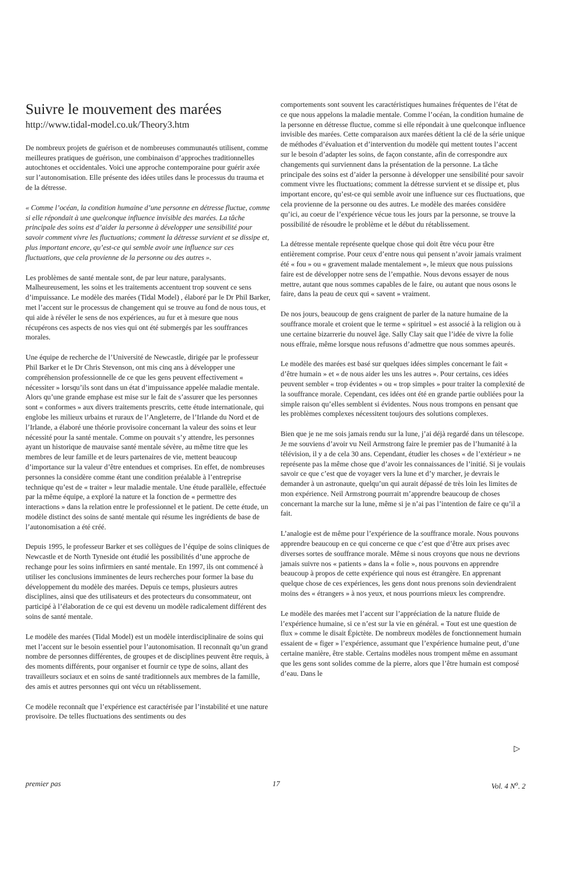Suivre le mouvement des marées
http://www.tidal-model.co.uk/Theory3.htm
De nombreux projets de guérison et de nombreuses communautés utilisent, comme meilleures pratiques de guérison, une combinaison d’approches traditionnelles autochtones et occidentales. Voici une approche contemporaine pour guérir axée sur l’autonomisation. Elle présente des idées utiles dans le processus du trauma et de la détresse.
« Comme l’océan, la condition humaine d’une personne en détresse fluctue, comme si elle répondait à une quelconque influence invisible des marées. La tâche principale des soins est d’aider la personne à développer une sensibilité pour savoir comment vivre les fluctuations; comment la détresse survient et se dissipe et, plus important encore, qu’est-ce qui semble avoir une influence sur ces fluctuations, que cela provienne de la personne ou des autres ».
Les problèmes de santé mentale sont, de par leur nature, paralysants. Malheureusement, les soins et les traitements accentuent trop souvent ce sens d’impuissance. Le modèle des marées (Tidal Model) , élaboré par le Dr Phil Barker, met l’accent sur le processus de changement qui se trouve au fond de nous tous, et qui aide à révéler le sens de nos expériences, au fur et à mesure que nous récupérons ces aspects de nos vies qui ont été submergés par les souffrances morales.
Une équipe de recherche de l’Université de Newcastle, dirigée par le professeur Phil Barker et le Dr Chris Stevenson, ont mis cinq ans à développer une compréhension professionnelle de ce que les gens peuvent effectivement « nécessiter » lorsqu’ils sont dans un état d’impuissance appelée maladie mentale. Alors qu’une grande emphase est mise sur le fait de s’assurer que les personnes sont « conformes » aux divers traitements prescrits, cette étude internationale, qui englobe les milieux urbains et ruraux de l’Angleterre, de l’Irlande du Nord et de l’Irlande, a élaboré une théorie provisoire concernant la valeur des soins et leur nécessité pour la santé mentale. Comme on pouvait s’y attendre, les personnes ayant un historique de mauvaise santé mentale sévère, au même titre que les membres de leur famille et de leurs partenaires de vie, mettent beaucoup d’importance sur la valeur d’être entendues et comprises. En effet, de nombreuses personnes la considère comme étant une condition préalable à l’entreprise technique qu’est de « traiter » leur maladie mentale. Une étude parallèle, effectuée par la même équipe, a exploré la nature et la fonction de « permettre des interactions » dans la relation entre le professionnel et le patient. De cette étude, un modèle distinct des soins de santé mentale qui résume les ingrédients de base de l’autonomisation a été créé.
Depuis 1995, le professeur Barker et ses collègues de l’équipe de soins cliniques de Newcastle et de North Tyneside ont étudié les possibilités d’une approche de rechange pour les soins infirmiers en santé mentale. En 1997, ils ont commencé à utiliser les conclusions imminentes de leurs recherches pour former la base du développement du modèle des marées. Depuis ce temps, plusieurs autres disciplines, ainsi que des utilisateurs et des protecteurs du consommateur, ont participé à l’élaboration de ce qui est devenu un modèle radicalement différent des soins de santé mentale.
Le modèle des marées (Tidal Model) est un modèle interdisciplinaire de soins qui met l’accent sur le besoin essentiel pour l’autonomisation. Il reconnaît qu’un grand nombre de personnes différentes, de groupes et de disciplines peuvent être requis, à des moments différents, pour organiser et fournir ce type de soins, allant des travailleurs sociaux et en soins de santé traditionnels aux membres de la famille, des amis et autres personnes qui ont vécu un rétablissement.
Ce modèle reconnaît que l’expérience est caractérisée par l’instabilité et une nature provisoire. De telles fluctuations des sentiments ou des
comportements sont souvent les caractéristiques humaines fréquentes de l’état de ce que nous appelons la maladie mentale. Comme l’océan, la condition humaine de la personne en détresse fluctue, comme si elle répondait à une quelconque influence invisible des marées. Cette comparaison aux marées détient la clé de la série unique de méthodes d’évaluation et d’intervention du modèle qui mettent toutes l’accent sur le besoin d’adapter les soins, de façon constante, afin de correspondre aux changements qui surviennent dans la présentation de la personne. La tâche principale des soins est d’aider la personne à développer une sensibilité pour savoir comment vivre les fluctuations; comment la détresse survient et se dissipe et, plus important encore, qu’est-ce qui semble avoir une influence sur ces fluctuations, que cela provienne de la personne ou des autres. Le modèle des marées considère qu’ici, au coeur de l’expérience vécue tous les jours par la personne, se trouve la possibilité de résoudre le problème et le début du rétablissement.
La détresse mentale représente quelque chose qui doit être vécu pour être entièrement comprise. Pour ceux d’entre nous qui pensent n’avoir jamais vraiment été « fou » ou « gravement malade mentalement », le mieux que nous puissions faire est de développer notre sens de l’empathie. Nous devons essayer de nous mettre, autant que nous sommes capables de le faire, ou autant que nous osons le faire, dans la peau de ceux qui « savent » vraiment.
De nos jours, beaucoup de gens craignent de parler de la nature humaine de la souffrance morale et croient que le terme « spirituel » est associé à la religion ou à une certaine bizarrerie du nouvel âge. Sally Clay sait que l’idée de vivre la folie nous effraie, même lorsque nous refusons d’admettre que nous sommes apeurés.
Le modèle des marées est basé sur quelques idées simples concernant le fait « d’être humain » et « de nous aider les uns les autres ». Pour certains, ces idées peuvent sembler « trop évidentes » ou « trop simples » pour traiter la complexité de la souffrance morale. Cependant, ces idées ont été en grande partie oubliées pour la simple raison qu’elles semblent si évidentes. Nous nous trompons en pensant que les problèmes complexes nécessitent toujours des solutions complexes.
Bien que je ne me sois jamais rendu sur la lune, j’ai déjà regardé dans un télescope. Je me souviens d’avoir vu Neil Armstrong faire le premier pas de l’humanité à la télévision, il y a de cela 30 ans. Cependant, étudier les choses « de l’extérieur » ne représente pas la même chose que d’avoir les connaissances de l’initié. Si je voulais savoir ce que c’est que de voyager vers la lune et d’y marcher, je devrais le demander à un astronaute, quelqu’un qui aurait dépassé de très loin les limites de mon expérience. Neil Armstrong pourrait m’apprendre beaucoup de choses concernant la marche sur la lune, même si je n’ai pas l’intention de faire ce qu’il a fait.
L’analogie est de même pour l’expérience de la souffrance morale. Nous pouvons apprendre beaucoup en ce qui concerne ce que c’est que d’être aux prises avec diverses sortes de souffrance morale. Même si nous croyons que nous ne devrions jamais suivre nos « patients » dans la « folie », nous pouvons en apprendre beaucoup à propos de cette expérience qui nous est étrangère. En apprenant quelque chose de ces expériences, les gens dont nous prenons soin deviendraient moins des « étrangers » à nos yeux, et nous pourrions mieux les comprendre.
Le modèle des marées met l’accent sur l’appréciation de la nature fluide de l’expérience humaine, si ce n’est sur la vie en général. « Tout est une question de flux » comme le disait Épictète. De nombreux modèles de fonctionnement humain essaient de « figer » l’expérience, assumant que l’expérience humaine peut, d’une certaine manière, être stable. Certains modèles nous trompent même en assumant que les gens sont solides comme de la pierre, alors que l’être humain est composé d’eau. Dans le
▷
premier pas 17 Vol. 4 N<sup>o</sup>. 2